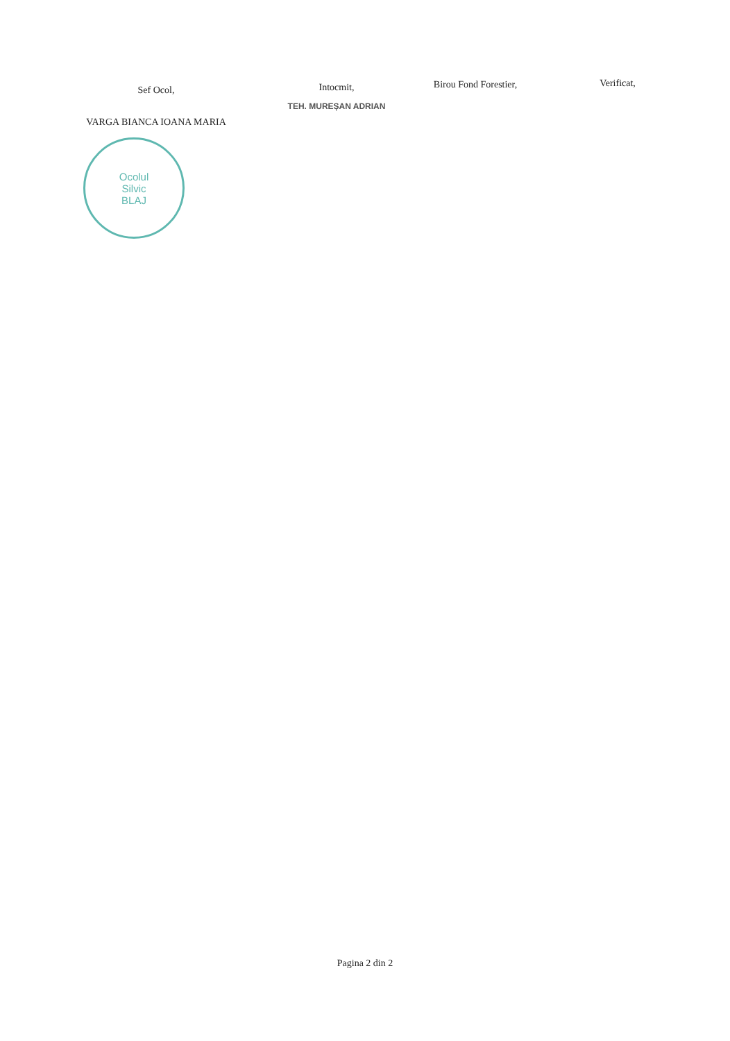Sef Ocol,
VARGA BIANCA IOANA MARIA
Ocolul
Silvic
BLAJ
Intocmit,
TEH. MUREȘAN ADRIAN
Birou Fond Forestier, Verificat,
Pagina 2 din 2